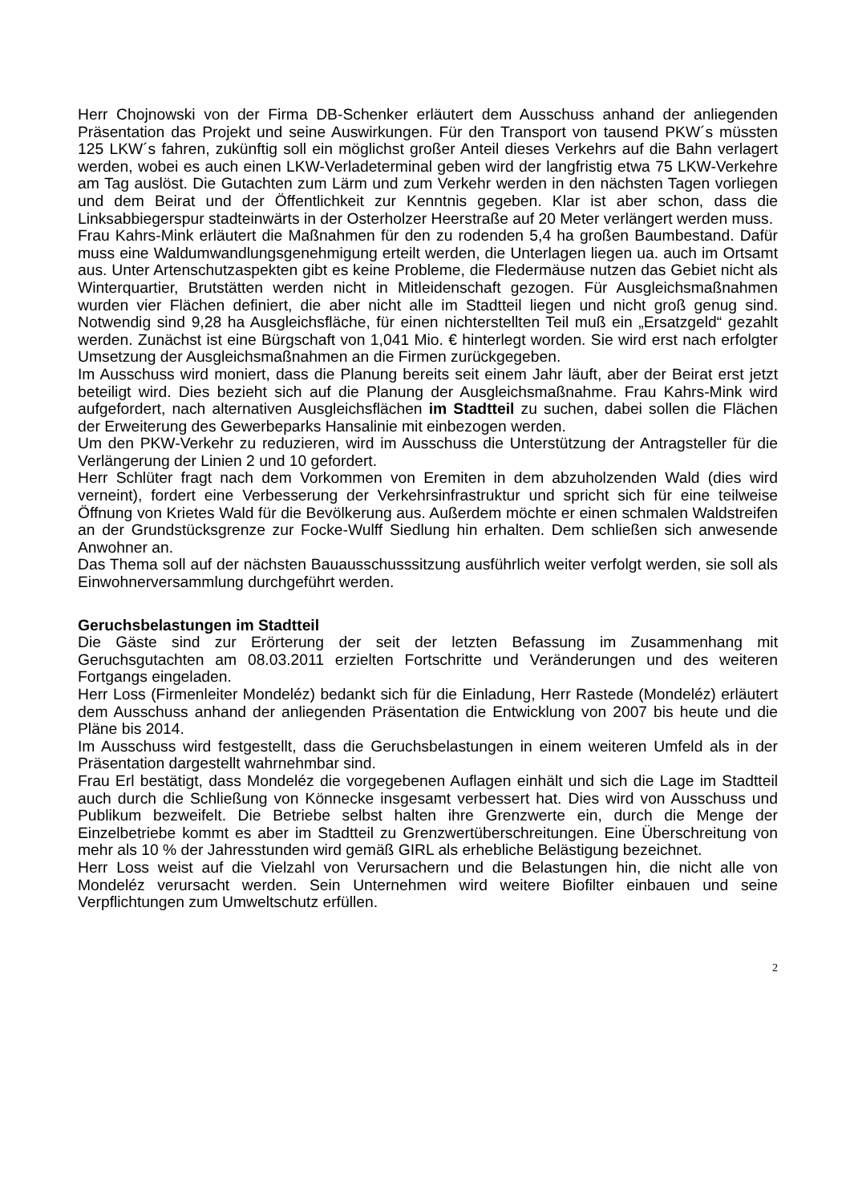Herr Chojnowski von der Firma DB-Schenker erläutert dem Ausschuss anhand der anliegenden Präsentation das Projekt und seine Auswirkungen. Für den Transport von tausend PKW´s müssten 125 LKW´s fahren, zukünftig soll ein möglichst großer Anteil dieses Verkehrs auf die Bahn verlagert werden, wobei es auch einen LKW-Verladeterminal geben wird der langfristig etwa 75 LKW-Verkehre am Tag auslöst. Die Gutachten zum Lärm und zum Verkehr werden in den nächsten Tagen vorliegen und dem Beirat und der Öffentlichkeit zur Kenntnis gegeben. Klar ist aber schon, dass die Linksabbiegerspur stadteinwärts in der Osterholzer Heerstraße auf 20 Meter verlängert werden muss.
Frau Kahrs-Mink erläutert die Maßnahmen für den zu rodenden 5,4 ha großen Baumbestand. Dafür muss eine Waldumwandlungsgenehmigung erteilt werden, die Unterlagen liegen ua. auch im Ortsamt aus. Unter Artenschutzaspekten gibt es keine Probleme, die Fledermäuse nutzen das Gebiet nicht als Winterquartier, Brutstätten werden nicht in Mitleidenschaft gezogen. Für Ausgleichsmaßnahmen wurden vier Flächen definiert, die aber nicht alle im Stadtteil liegen und nicht groß genug sind. Notwendig sind 9,28 ha Ausgleichsfläche, für einen nichterstellten Teil muß ein „Ersatzgeld“ gezahlt werden. Zunächst ist eine Bürgschaft von 1,041 Mio. € hinterlegt worden. Sie wird erst nach erfolgter Umsetzung der Ausgleichsmaßnahmen an die Firmen zurückgegeben.
Im Ausschuss wird moniert, dass die Planung bereits seit einem Jahr läuft, aber der Beirat erst jetzt beteiligt wird. Dies bezieht sich auf die Planung der Ausgleichsmaßnahme. Frau Kahrs-Mink wird aufgefordert, nach alternativen Ausgleichsflächen im Stadtteil zu suchen, dabei sollen die Flächen der Erweiterung des Gewerbeparks Hansalinie mit einbezogen werden.
Um den PKW-Verkehr zu reduzieren, wird im Ausschuss die Unterstützung der Antragsteller für die Verlängerung der Linien 2 und 10 gefordert.
Herr Schlüter fragt nach dem Vorkommen von Eremiten in dem abzuholzenden Wald (dies wird verneint), fordert eine Verbesserung der Verkehrsinfrastruktur und spricht sich für eine teilweise Öffnung von Krietes Wald für die Bevölkerung aus. Außerdem möchte er einen schmalen Waldstreifen an der Grundstücksgrenze zur Focke-Wulff Siedlung hin erhalten. Dem schließen sich anwesende Anwohner an.
Das Thema soll auf der nächsten Bauausschusssitzung ausführlich weiter verfolgt werden, sie soll als Einwohnerversammlung durchgeführt werden.
Geruchsbelastungen im Stadtteil
Die Gäste sind zur Erörterung der seit der letzten Befassung im Zusammenhang mit Geruchsgutachten am 08.03.2011 erzielten Fortschritte und Veränderungen und des weiteren Fortgangs eingeladen.
Herr Loss (Firmenleiter Mondeléz) bedankt sich für die Einladung, Herr Rastede (Mondeléz) erläutert dem Ausschuss anhand der anliegenden Präsentation die Entwicklung von 2007 bis heute und die Pläne bis 2014.
Im Ausschuss wird festgestellt, dass die Geruchsbelastungen in einem weiteren Umfeld als in der Präsentation dargestellt wahrnehmbar sind.
Frau Erl bestätigt, dass Mondeléz die vorgegebenen Auflagen einhält und sich die Lage im Stadtteil auch durch die Schließung von Könnecke insgesamt verbessert hat. Dies wird von Ausschuss und Publikum bezweifelt. Die Betriebe selbst halten ihre Grenzwerte ein, durch die Menge der Einzelbetriebe kommt es aber im Stadtteil zu Grenzwertüberschreitungen. Eine Überschreitung von mehr als 10 % der Jahresstunden wird gemäß GIRL als erhebliche Belästigung bezeichnet.
Herr Loss weist auf die Vielzahl von Verursachern und die Belastungen hin, die nicht alle von Mondeléz verursacht werden. Sein Unternehmen wird weitere Biofilter einbauen und seine Verpflichtungen zum Umweltschutz erfüllen.
2